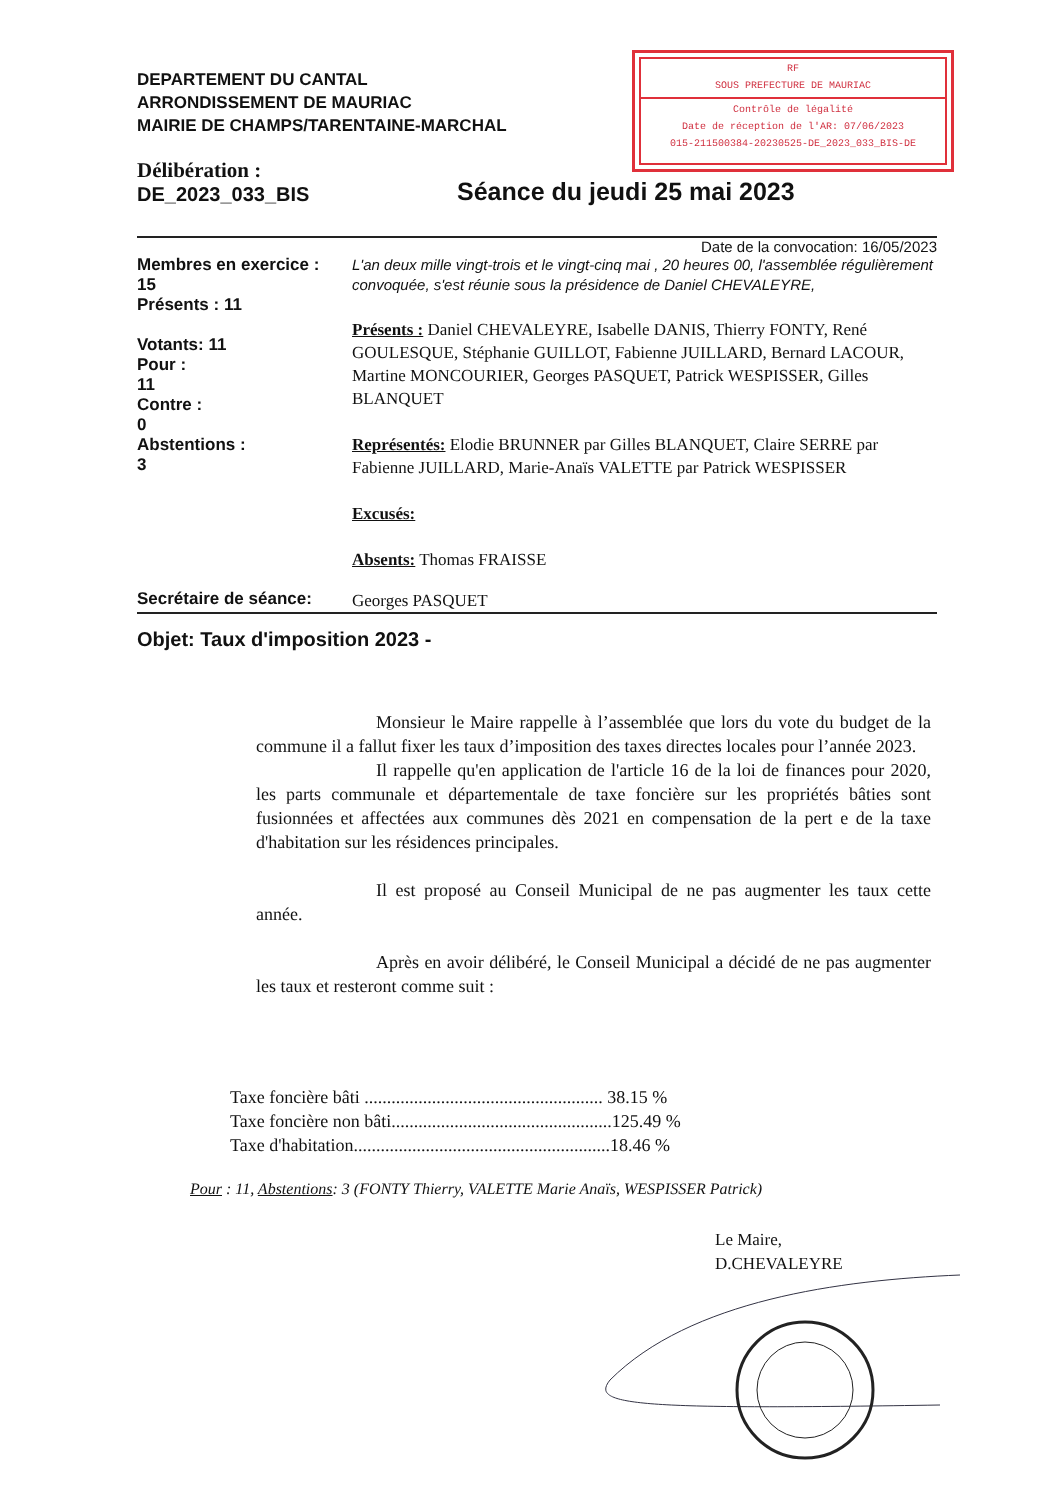DEPARTEMENT DU CANTAL
ARRONDISSEMENT DE MAURIAC
MAIRIE DE CHAMPS/TARENTAINE-MARCHAL
RF
SOUS PREFECTURE DE MAURIAC
Contrôle de légalité
Date de réception de l'AR: 07/06/2023
015-211500384-20230525-DE_2023_033_BIS-DE
Délibération :
DE_2023_033_BIS
Séance du jeudi 25 mai 2023
Date de la convocation: 16/05/2023
Membres en exercice :
15
Présents : 11
Votants: 11
Pour :
11
Contre :
0
Abstentions :
3
L'an deux mille vingt-trois et le vingt-cinq mai , 20 heures 00, l'assemblée régulièrement convoquée, s'est réunie sous la présidence de Daniel CHEVALEYRE,
Présents : Daniel CHEVALEYRE, Isabelle DANIS, Thierry FONTY, René GOULESQUE, Stéphanie GUILLOT, Fabienne JUILLARD, Bernard LACOUR, Martine MONCOURIER, Georges PASQUET, Patrick WESPISSER, Gilles BLANQUET
Représentés: Elodie BRUNNER par Gilles BLANQUET, Claire SERRE par Fabienne JUILLARD, Marie-Anaïs VALETTE par Patrick WESPISSER
Excusés:
Absents: Thomas FRAISSE
Secrétaire de séance:
Georges PASQUET
Objet: Taux d'imposition 2023 -
Monsieur le Maire rappelle à l’assemblée que lors du vote du budget de la commune il a fallut fixer les taux d’imposition des taxes directes locales pour l’année 2023.
Il rappelle qu'en application de l'article 16 de la loi de finances pour 2020, les parts communale et départementale de taxe foncière sur les propriétés bâties sont fusionnées et affectées aux communes dès 2021 en compensation de la pert e de la taxe d'habitation sur les résidences principales.
Il est proposé au Conseil Municipal de ne pas augmenter les taux cette année.
Après en avoir délibéré, le Conseil Municipal a décidé de ne pas augmenter les taux et resteront comme suit :
Taxe foncière bâti ..................................................... 38.15 %
Taxe foncière non bâti.................................................125.49 %
Taxe d'habitation.........................................................18.46 %
Pour : 11, Abstentions: 3 (FONTY Thierry, VALETTE Marie Anaïs, WESPISSER Patrick)
Le Maire,
D.CHEVALEYRE